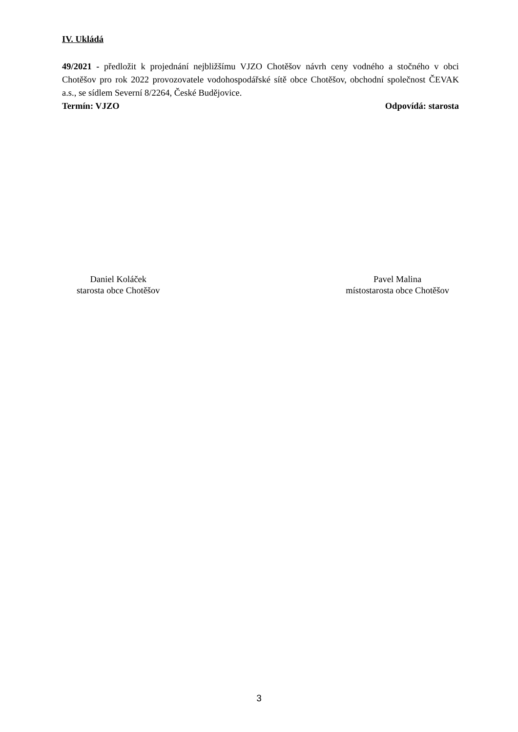IV. Ukládá
49/2021 - předložit k projednání nejbližšímu VJZO Chotěšov návrh ceny vodného a stočného v obci Chotěšov pro rok 2022 provozovatele vodohospodářské sítě obce Chotěšov, obchodní společnost ČEVAK a.s., se sídlem Severní 8/2264, České Budějovice.
Termín: VJZO Odpovídá: starosta
Daniel Koláček
starosta obce Chotěšov
Pavel Malina
místostarosta obce Chotěšov
3